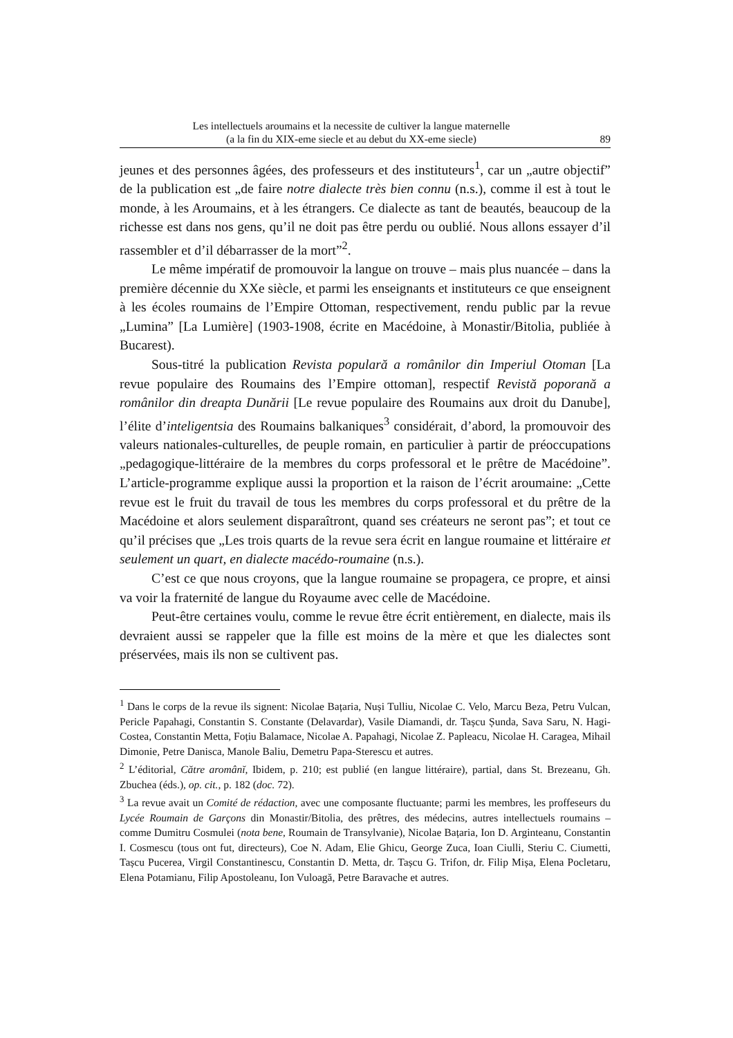Les intellectuels aroumains et la necessite de cultiver la langue maternelle
(a la fin du XIX-eme siecle et au debut du XX-eme siecle)
89
jeunes et des personnes âgées, des professeurs et des instituteurs<sup>1</sup>, car un „autre objectif” de la publication est „de faire notre dialecte très bien connu (n.s.), comme il est à tout le monde, à les Aroumains, et à les étrangers. Ce dialecte as tant de beautés, beaucoup de la richesse est dans nos gens, qu’il ne doit pas être perdu ou oublié. Nous allons essayer d’il rassembler et d’il débarrasser de la mort”<sup>2</sup>.
Le même impératif de promouvoir la langue on trouve – mais plus nuancée – dans la première décennie du XXe siècle, et parmi les enseignants et instituteurs ce que enseignent à les écoles roumains de l’Empire Ottoman, respectivement, rendu public par la revue „Lumina” [La Lumière] (1903-1908, écrite en Macédoine, à Monastir/Bitolia, publiée à Bucarest).
Sous-titré la publication Revista populară a românilor din Imperiul Otoman [La revue populaire des Roumains des l’Empire ottoman], respectif Revistă poporană a românilor din dreapta Dunării [Le revue populaire des Roumains aux droit du Danube], l’élite d’inteligentsia des Roumains balkaniques<sup>3</sup> considérait, d’abord, la promouvoir des valeurs nationales-culturelles, de peuple romain, en particulier à partir de préoccupations „pedagogique-littéraire de la membres du corps professoral et le prêtre de Macédoine”. L’article-programme explique aussi la proportion et la raison de l’écrit aroumaine: „Cette revue est le fruit du travail de tous les membres du corps professoral et du prêtre de la Macédoine et alors seulement disparaîtront, quand ses créateurs ne seront pas”; et tout ce qu’il précises que „Les trois quarts de la revue sera écrit en langue roumaine et littéraire et seulement un quart, en dialecte macédo-roumaine (n.s.).
C’est ce que nous croyons, que la langue roumaine se propagera, ce propre, et ainsi va voir la fraternité de langue du Royaume avec celle de Macédoine.
Peut-être certaines voulu, comme le revue être écrit entièrement, en dialecte, mais ils devraient aussi se rappeler que la fille est moins de la mère et que les dialectes sont préservées, mais ils non se cultivent pas.
<sup>1</sup> Dans le corps de la revue ils signent: Nicolae Bațaria, Nuși Tulliu, Nicolae C. Velo, Marcu Beza, Petru Vulcan, Pericle Papahagi, Constantin S. Constante (Delavardar), Vasile Diamandi, dr. Tașcu Șunda, Sava Saru, N. Hagi-Costea, Constantin Metta, Foțiu Balamace, Nicolae A. Papahagi, Nicolae Z. Papleacu, Nicolae H. Caragea, Mihail Dimonie, Petre Danisca, Manole Baliu, Demetru Papa-Sterescu et autres.
<sup>2</sup> L’éditorial, Către aromânĭ, Ibidem, p. 210; est publié (en langue littéraire), partial, dans St. Brezeanu, Gh. Zbuchea (éds.), op. cit., p. 182 (doc. 72).
<sup>3</sup> La revue avait un Comité de rédaction, avec une composante fluctuante; parmi les membres, les proffeseurs du Lycée Roumain de Garçons din Monastir/Bitolia, des prêtres, des médecins, autres intellectuels roumains – comme Dumitru Cosmulei (nota bene, Roumain de Transylvanie), Nicolae Bațaria, Ion D. Arginteanu, Constantin I. Cosmescu (tous ont fut, directeurs), Coe N. Adam, Elie Ghicu, George Zuca, Ioan Ciulli, Steriu C. Ciumetti, Tașcu Pucerea, Virgil Constantinescu, Constantin D. Metta, dr. Tașcu G. Trifon, dr. Filip Mișa, Elena Pocletaru, Elena Potamianu, Filip Apostoleanu, Ion Vuloagă, Petre Baravache et autres.